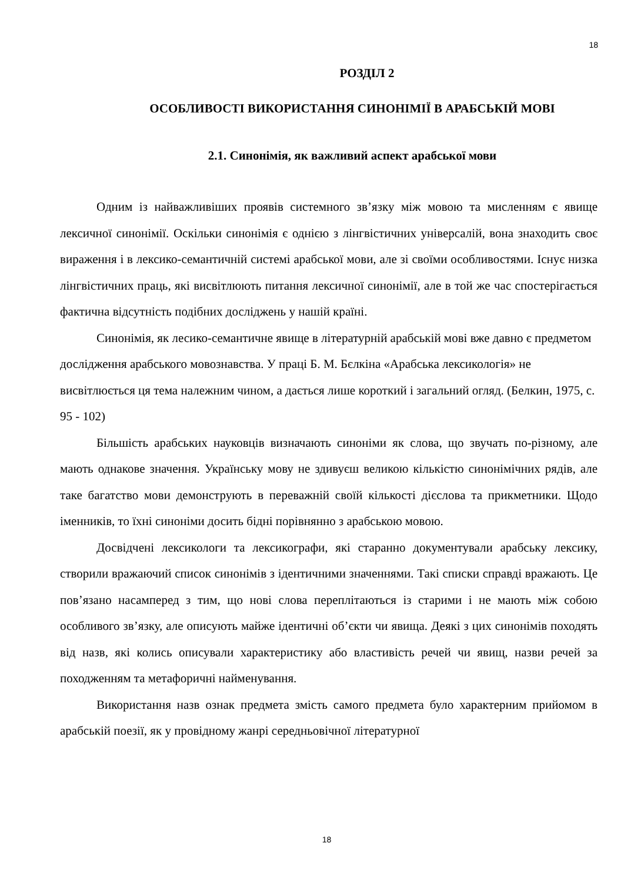18
РОЗДІЛ 2
ОСОБЛИВОСТІ ВИКОРИСТАННЯ СИНОНІМІЇ В АРАБСЬКІЙ МОВІ
2.1. Синонімія, як важливий аспект арабської мови
Одним із найважливіших проявів системного зв’язку між мовою та мисленням є явище лексичної синонімії. Оскільки синонімія є однією з лінгвістичних універсалій, вона знаходить своє вираження і в лексико-семантичній системі арабської мови, але зі своїми особливостями. Існує низка лінгвістичних праць, які висвітлюють питання лексичної синонімії, але в той же час спостерігається фактична відсутність подібних досліджень у нашій країні.
Синонімія, як лесико-семантичне явище в літературній арабській мові вже давно є предметом дослідження арабського мовознавства. У праці Б. М. Бєлкіна «Арабська лексикологія» не висвітлюється ця тема належним чином, а дається лише короткий і загальний огляд. (Белкин, 1975, с. 95 - 102)
Більшість арабських науковців визначають синоніми як слова, що звучать по-різному, але мають однакове значення. Українську мову не здивуєш великою кількістю синонімічних рядів, але таке багатство мови демонструють в переважній своїй кількості дієслова та прикметники. Щодо іменників, то їхні синоніми досить бідні порівнянно з арабською мовою.
Досвідчені лексикологи та лексикографи, які старанно документували арабську лексику, створили вражаючий список синонімів з ідентичними значеннями. Такі списки справді вражають. Це пов’язано насамперед з тим, що нові слова переплітаються із старими і не мають між собою особливого зв’язку, але описують майже ідентичні об’єкти чи явища. Деякі з цих синонімів походять від назв, які колись описували характеристику або властивість речей чи явищ, назви речей за походженням та метафоричні найменування.
Використання назв ознак предмета змість самого предмета було характерним прийомом в арабській поезії, як у провідному жанрі середньовічної літературної
18